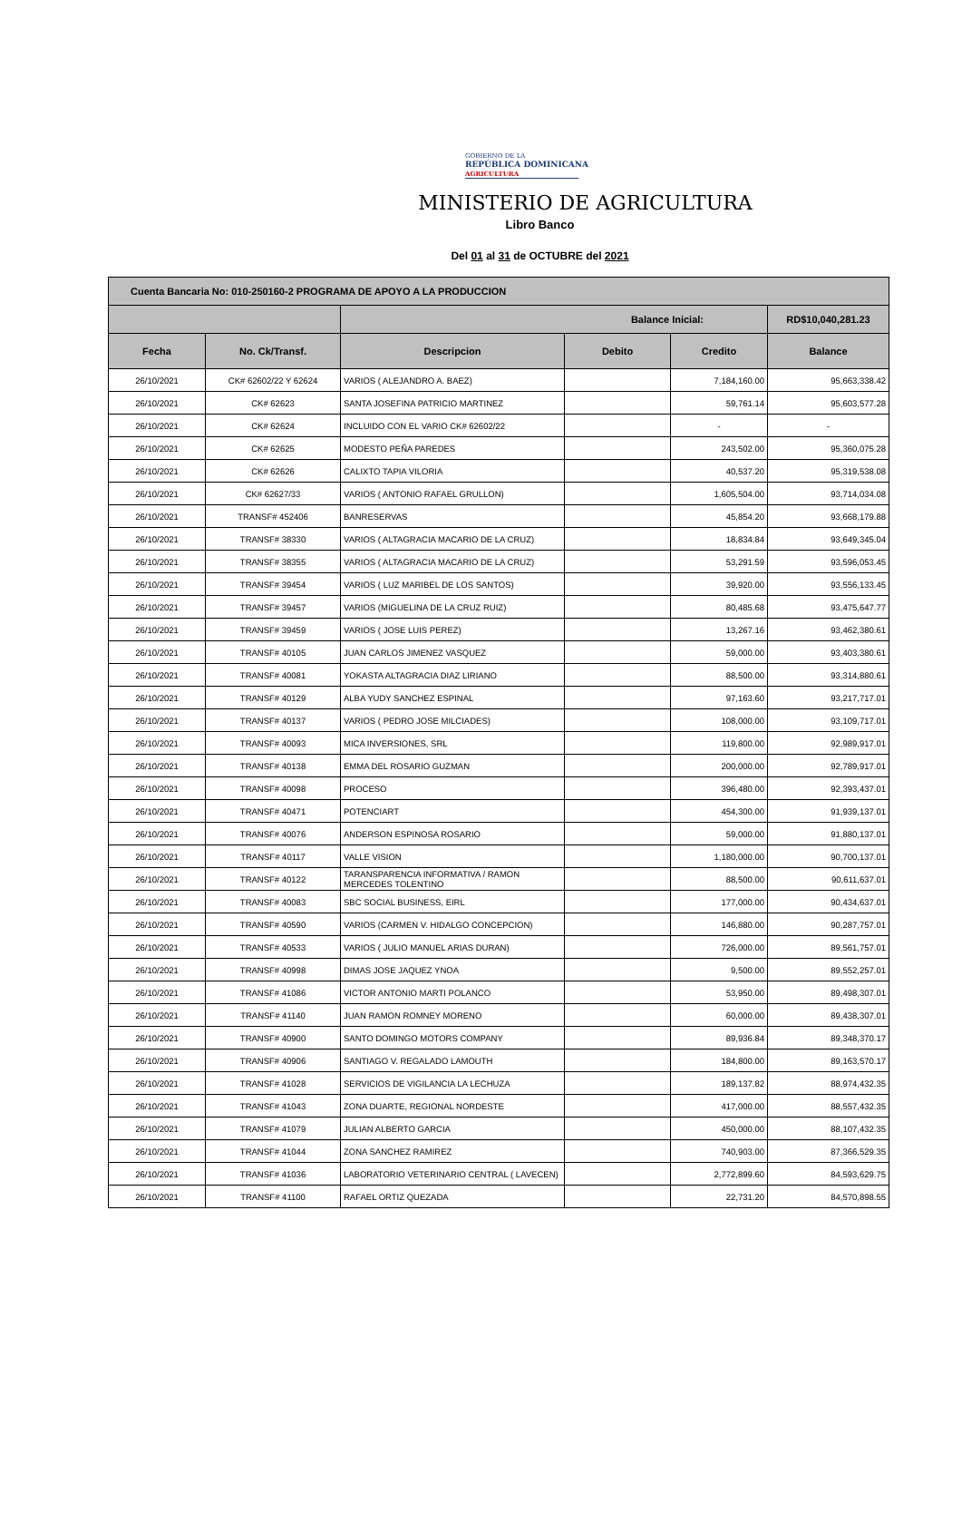GOBIERNO DE LA
REPÚBLICA DOMINICANA
AGRICULTURA
MINISTERIO DE AGRICULTURA
Libro Banco
Del 01 al 31 de OCTUBRE del 2021
| Cuenta Bancaria No: 010-250160-2 PROGRAMA DE APOYO A LA PRODUCCION | | | | | |
| | | Balance Inicial: | | | RD$10,040,281.23 |
| Fecha | No. Ck/Transf. | Descripcion | Debito | Credito | Balance |
| 26/10/2021 | CK# 62602/22 Y 62624 | VARIOS ( ALEJANDRO A. BAEZ) | | 7,184,160.00 | 95,663,338.42 |
| 26/10/2021 | CK# 62623 | SANTA JOSEFINA PATRICIO MARTINEZ | | 59,761.14 | 95,603,577.28 |
| 26/10/2021 | CK# 62624 | INCLUIDO CON EL VARIO CK# 62602/22 | | - | - |
| 26/10/2021 | CK# 62625 | MODESTO PEÑA PAREDES | | 243,502.00 | 95,360,075.28 |
| 26/10/2021 | CK# 62626 | CALIXTO TAPIA VILORIA | | 40,537.20 | 95,319,538.08 |
| 26/10/2021 | CK# 62627/33 | VARIOS ( ANTONIO RAFAEL GRULLON) | | 1,605,504.00 | 93,714,034.08 |
| 26/10/2021 | TRANSF# 452406 | BANRESERVAS | | 45,854.20 | 93,668,179.88 |
| 26/10/2021 | TRANSF# 38330 | VARIOS ( ALTAGRACIA MACARIO DE LA CRUZ) | | 18,834.84 | 93,649,345.04 |
| 26/10/2021 | TRANSF# 38355 | VARIOS ( ALTAGRACIA MACARIO DE LA CRUZ) | | 53,291.59 | 93,596,053.45 |
| 26/10/2021 | TRANSF# 39454 | VARIOS ( LUZ MARIBEL DE LOS SANTOS) | | 39,920.00 | 93,556,133.45 |
| 26/10/2021 | TRANSF# 39457 | VARIOS (MIGUELINA DE LA CRUZ RUIZ) | | 80,485.68 | 93,475,647.77 |
| 26/10/2021 | TRANSF# 39459 | VARIOS ( JOSE LUIS PEREZ) | | 13,267.16 | 93,462,380.61 |
| 26/10/2021 | TRANSF# 40105 | JUAN CARLOS JIMENEZ VASQUEZ | | 59,000.00 | 93,403,380.61 |
| 26/10/2021 | TRANSF# 40081 | YOKASTA ALTAGRACIA DIAZ LIRIANO | | 88,500.00 | 93,314,880.61 |
| 26/10/2021 | TRANSF# 40129 | ALBA YUDY SANCHEZ ESPINAL | | 97,163.60 | 93,217,717.01 |
| 26/10/2021 | TRANSF# 40137 | VARIOS ( PEDRO JOSE MILCIADES) | | 108,000.00 | 93,109,717.01 |
| 26/10/2021 | TRANSF# 40093 | MICA INVERSIONES, SRL | | 119,800.00 | 92,989,917.01 |
| 26/10/2021 | TRANSF# 40138 | EMMA DEL ROSARIO GUZMAN | | 200,000.00 | 92,789,917.01 |
| 26/10/2021 | TRANSF# 40098 | PROCESO | | 396,480.00 | 92,393,437.01 |
| 26/10/2021 | TRANSF# 40471 | POTENCIART | | 454,300.00 | 91,939,137.01 |
| 26/10/2021 | TRANSF# 40076 | ANDERSON ESPINOSA ROSARIO | | 59,000.00 | 91,880,137.01 |
| 26/10/2021 | TRANSF# 40117 | VALLE VISION | | 1,180,000.00 | 90,700,137.01 |
| 26/10/2021 | TRANSF# 40122 | TARANSPARENCIA INFORMATIVA / RAMON MERCEDES TOLENTINO | | 88,500.00 | 90,611,637.01 |
| 26/10/2021 | TRANSF# 40083 | SBC SOCIAL BUSINESS, EIRL | | 177,000.00 | 90,434,637.01 |
| 26/10/2021 | TRANSF# 40590 | VARIOS (CARMEN V. HIDALGO CONCEPCION) | | 146,880.00 | 90,287,757.01 |
| 26/10/2021 | TRANSF# 40533 | VARIOS ( JULIO MANUEL ARIAS DURAN) | | 726,000.00 | 89,561,757.01 |
| 26/10/2021 | TRANSF# 40998 | DIMAS JOSE JAQUEZ YNOA | | 9,500.00 | 89,552,257.01 |
| 26/10/2021 | TRANSF# 41086 | VICTOR ANTONIO MARTI POLANCO | | 53,950.00 | 89,498,307.01 |
| 26/10/2021 | TRANSF# 41140 | JUAN RAMON ROMNEY MORENO | | 60,000.00 | 89,438,307.01 |
| 26/10/2021 | TRANSF# 40900 | SANTO DOMINGO MOTORS COMPANY | | 89,936.84 | 89,348,370.17 |
| 26/10/2021 | TRANSF# 40906 | SANTIAGO V. REGALADO LAMOUTH | | 184,800.00 | 89,163,570.17 |
| 26/10/2021 | TRANSF# 41028 | SERVICIOS DE VIGILANCIA LA LECHUZA | | 189,137.82 | 88,974,432.35 |
| 26/10/2021 | TRANSF# 41043 | ZONA DUARTE, REGIONAL NORDESTE | | 417,000.00 | 88,557,432.35 |
| 26/10/2021 | TRANSF# 41079 | JULIAN ALBERTO GARCIA | | 450,000.00 | 88,107,432.35 |
| 26/10/2021 | TRANSF# 41044 | ZONA SANCHEZ RAMIREZ | | 740,903.00 | 87,366,529.35 |
| 26/10/2021 | TRANSF# 41036 | LABORATORIO VETERINARIO CENTRAL ( LAVECEN) | | 2,772,899.60 | 84,593,629.75 |
| 26/10/2021 | TRANSF# 41100 | RAFAEL ORTIZ QUEZADA | | 22,731.20 | 84,570,898.55 |